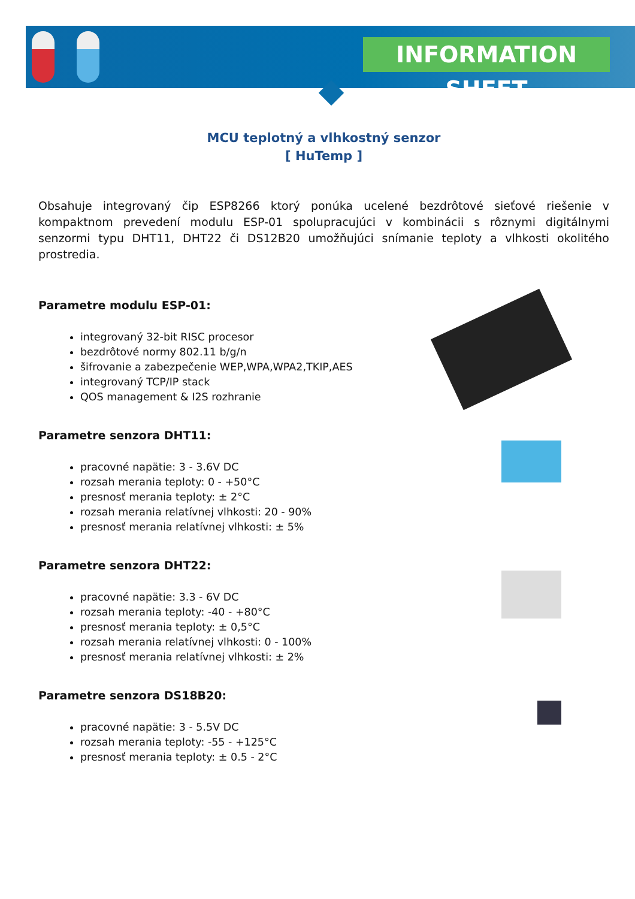INFORMATION SHEET
MCU teplotný a vlhkostný senzor
[ HuTemp ]
Obsahuje integrovaný čip ESP8266 ktorý ponúka ucelené bezdrôtové sieťové riešenie v kompaktnom prevedení modulu ESP-01 spolupracujúci v kombinácii s rôznymi digitálnymi senzormi typu DHT11, DHT22 či DS12B20 umožňujúci snímanie teploty a vlhkosti okolitého prostredia.
Parametre modulu ESP-01:
integrovaný 32-bit RISC procesor
bezdrôtové normy 802.11 b/g/n
šifrovanie a zabezpečenie WEP,WPA,WPA2,TKIP,AES
integrovaný TCP/IP stack
QOS management & I2S rozhranie
Parametre senzora DHT11:
pracovné napätie: 3 - 3.6V DC
rozsah merania teploty: 0 - +50°C
presnosť merania teploty: ± 2°C
rozsah merania relatívnej vlhkosti: 20 - 90%
presnosť merania relatívnej vlhkosti: ± 5%
Parametre senzora DHT22:
pracovné napätie: 3.3 - 6V DC
rozsah merania teploty: -40 - +80°C
presnosť merania teploty: ± 0,5°C
rozsah merania relatívnej vlhkosti: 0 - 100%
presnosť merania relatívnej vlhkosti: ± 2%
Parametre senzora DS18B20:
pracovné napätie: 3 - 5.5V DC
rozsah merania teploty: -55 - +125°C
presnosť merania teploty: ± 0.5 - 2°C